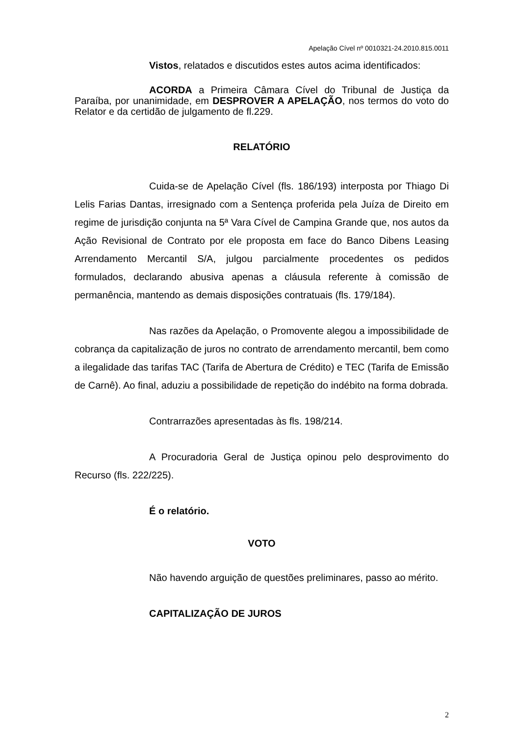Apelação Cível nº 0010321-24.2010.815.0011
Vistos, relatados e discutidos estes autos acima identificados:
ACORDA a Primeira Câmara Cível do Tribunal de Justiça da Paraíba, por unanimidade, em DESPROVER A APELAÇÃO, nos termos do voto do Relator e da certidão de julgamento de fl.229.
RELATÓRIO
Cuida-se de Apelação Cível (fls. 186/193) interposta por Thiago Di Lelis Farias Dantas, irresignado com a Sentença proferida pela Juíza de Direito em regime de jurisdição conjunta na 5ª Vara Cível de Campina Grande que, nos autos da Ação Revisional de Contrato por ele proposta em face do Banco Dibens Leasing Arrendamento Mercantil S/A, julgou parcialmente procedentes os pedidos formulados, declarando abusiva apenas a cláusula referente à comissão de permanência, mantendo as demais disposições contratuais (fls. 179/184).
Nas razões da Apelação, o Promovente alegou a impossibilidade de cobrança da capitalização de juros no contrato de arrendamento mercantil, bem como a ilegalidade das tarifas TAC (Tarifa de Abertura de Crédito) e TEC (Tarifa de Emissão de Carnê). Ao final, aduziu a possibilidade de repetição do indébito na forma dobrada.
Contrarrazões apresentadas às fls. 198/214.
A Procuradoria Geral de Justiça opinou pelo desprovimento do Recurso (fls. 222/225).
É o relatório.
VOTO
Não havendo arguição de questões preliminares, passo ao mérito.
CAPITALIZAÇÃO DE JUROS
2